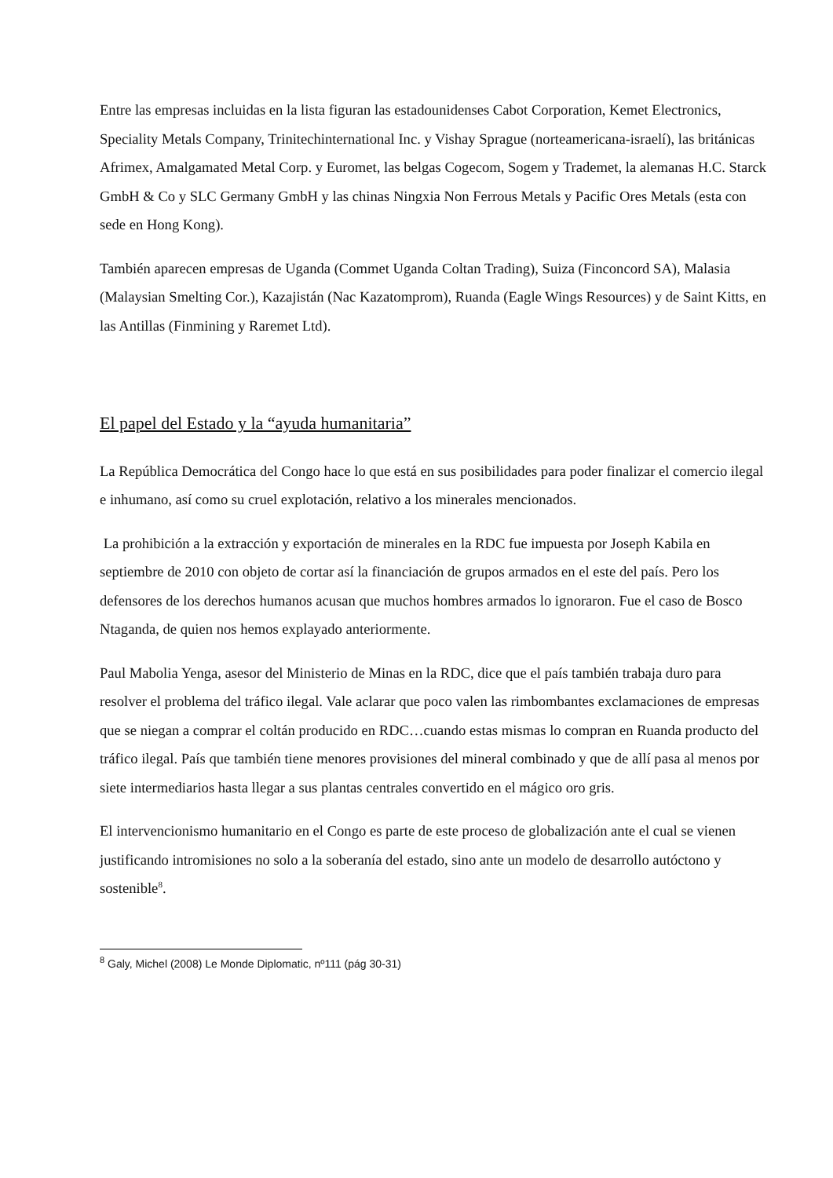Entre las empresas incluidas en la lista figuran las estadounidenses Cabot Corporation, Kemet Electronics, Speciality Metals Company, Trinitechinternational Inc. y Vishay Sprague (norteamericana-israelí), las británicas Afrimex, Amalgamated Metal Corp. y Euromet, las belgas Cogecom, Sogem y Trademet, la alemanas H.C. Starck GmbH & Co y SLC Germany GmbH y las chinas Ningxia Non Ferrous Metals y Pacific Ores Metals (esta con sede en Hong Kong).
También aparecen empresas de Uganda (Commet Uganda Coltan Trading), Suiza (Finconcord SA), Malasia (Malaysian Smelting Cor.), Kazajistán (Nac Kazatomprom), Ruanda (Eagle Wings Resources) y de Saint Kitts, en las Antillas (Finmining y Raremet Ltd).
El papel del Estado y la “ayuda humanitaria”
La República Democrática del Congo hace lo que está en sus posibilidades para poder finalizar el comercio ilegal e inhumano, así como su cruel explotación, relativo a los minerales mencionados.
La prohibición a la extracción y exportación de minerales en la RDC fue impuesta por Joseph Kabila en septiembre de 2010 con objeto de cortar así la financiación de grupos armados en el este del país. Pero los defensores de los derechos humanos acusan que muchos hombres armados lo ignoraron. Fue el caso de Bosco Ntaganda, de quien nos hemos explayado anteriormente.
Paul Mabolia Yenga, asesor del Ministerio de Minas en la RDC, dice que el país también trabaja duro para resolver el problema del tráfico ilegal. Vale aclarar que poco valen las rimbombantes exclamaciones de empresas que se niegan a comprar el coltán producido en RDC…cuando estas mismas lo compran en Ruanda producto del tráfico ilegal. País que también tiene menores provisiones del mineral combinado y que de allí pasa al menos por siete intermediarios hasta llegar a sus plantas centrales convertido en el mágico oro gris.
El intervencionismo humanitario en el Congo es parte de este proceso de globalización ante el cual se vienen justificando intromisiones no solo a la soberanía del estado, sino ante un modelo de desarrollo autóctono y sostenible<sup>8</sup>.
<sup>8</sup> Galy, Michel (2008) Le Monde Diplomatic, nº111 (pág 30-31)